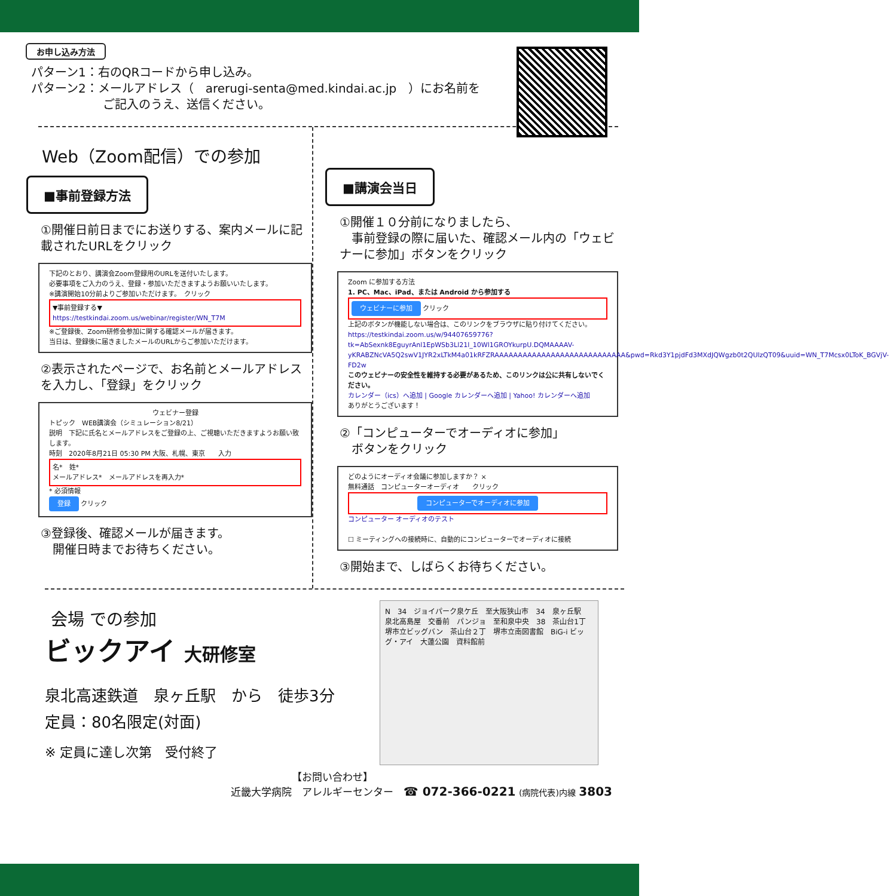お申し込み方法
パターン1：右のQRコードから申し込み。
パターン2：メールアドレス（　arerugi-senta@med.kindai.ac.jp　）にお名前を
　　　　　　ご記入のうえ、送信ください。
Web（Zoom配信）での参加
■事前登録方法
①開催日前日までにお送りする、案内メールに記載されたURLをクリック
下記のとおり、講演会Zoom登録用のURLを送付いたします。
必要事項をご入力のうえ、登録・参加いただきますようお願いいたします。
※講演開始10分前よりご参加いただけます。　クリック
▼事前登録する▼
https://testkindai.zoom.us/webinar/register/WN_T7M
※ご登録後、Zoom研修会参加に関する確認メールが届きます。
当日は、登録後に届きましたメールのURLからご参加いただけます。
②表示されたページで、お名前とメールアドレスを入力し、「登録」をクリック
ウェビナー登録
トピック　WEB講演会（シミュレーション8/21）
説明　下記に氏名とメールアドレスをご登録の上、ご視聴いただきますようお願い致します。
時刻　2020年8月21日 05:30 PM 大阪、札幌、東京　　入力
名*　姓*
メールアドレス*　メールアドレスを再入力*
* 必須情報
登録 クリック
③登録後、確認メールが届きます。
　開催日時までお待ちください。
■講演会当日
①開催１０分前になりましたら、
　事前登録の際に届いた、確認メール内の「ウェビナーに参加」ボタンをクリック
Zoom に参加する方法
1. PC、Mac、iPad、または Android から参加する
ウェビナーに参加 クリック
上記のボタンが機能しない場合は、このリンクをブラウザに貼り付けてください。
https://testkindai.zoom.us/w/94407659776?tk=AbSexnk8EguyrAnl1EpWSb3Ll21l_10Wl1GROYkurpU.DQMAAAAV-yKRABZNcVA5Q2swV1JYR2xLTkM4a01kRFZRAAAAAAAAAAAAAAAAAAAAAAAAAAAA&pwd=Rkd3Y1pjdFd3MXdJQWgzb0t2QUlzQT09&uuid=WN_T7Mcsx0LToK_BGVjV-FD2w
このウェビナーの安全性を維持する必要があるため、このリンクは公に共有しないでください。
カレンダー（ics）へ追加 | Google カレンダーへ追加 | Yahoo! カレンダーへ追加
ありがとうございます！
②「コンピューターでオーディオに参加」
　ボタンをクリック
どのようにオーディオ会議に参加しますか？ ×
無料通話　コンピューターオーディオ　　クリック
コンピューターでオーディオに参加
コンピューター オーディオのテスト
☐ ミーティングへの接続時に、自動的にコンピューターでオーディオに接続
③開始まで、しばらくお待ちください。
会場 での参加
ビックアイ 大研修室
泉北高速鉄道　泉ヶ丘駅　から　徒歩3分
定員：80名限定(対面)
※ 定員に達し次第　受付終了
N　34　ジョイパーク泉ケ丘　至大阪狭山市　34　泉ヶ丘駅　泉北高島屋　交番前　パンジョ　至和泉中央　38　茶山台1丁　堺市立ビッグバン　茶山台２丁　堺市立南図書館　BiG-i ビッグ・アイ　大蓮公園　資料館前
【お問い合わせ】
近畿大学病院　アレルギーセンター　☎ 072-366-0221 (病院代表)内線 3803